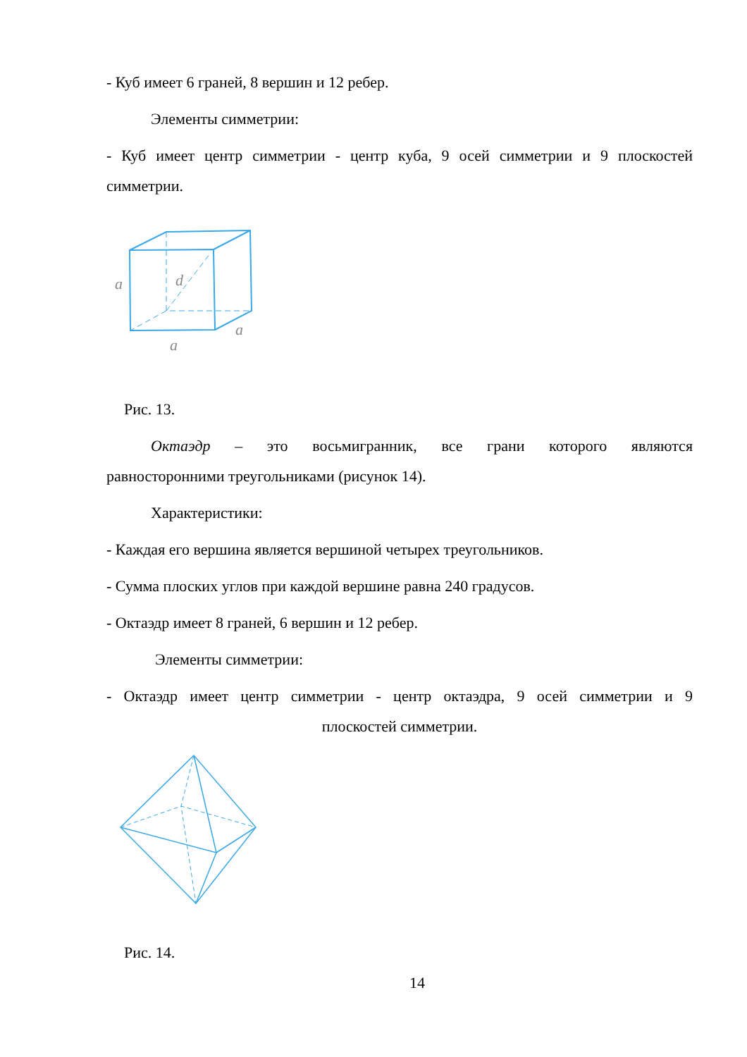- Куб имеет 6 граней, 8 вершин и 12 ребер.
Элементы симметрии:
- Куб имеет центр симметрии - центр куба, 9 осей симметрии и 9 плоскостей
симметрии.
a
d
a
a
Рис. 13.
Октаэдр – это восьмигранник, все грани которого являются
равносторонними треугольниками (рисунок 14).
Характеристики:
- Каждая его вершина является вершиной четырех треугольников.
- Сумма плоских углов при каждой вершине равна 240 градусов.
- Октаэдр имеет 8 граней, 6 вершин и 12 ребер.
Элементы симметрии:
- Октаэдр имеет центр симметрии - центр октаэдра, 9 осей симметрии и 9
плоскостей симметрии.
Рис. 14.
14